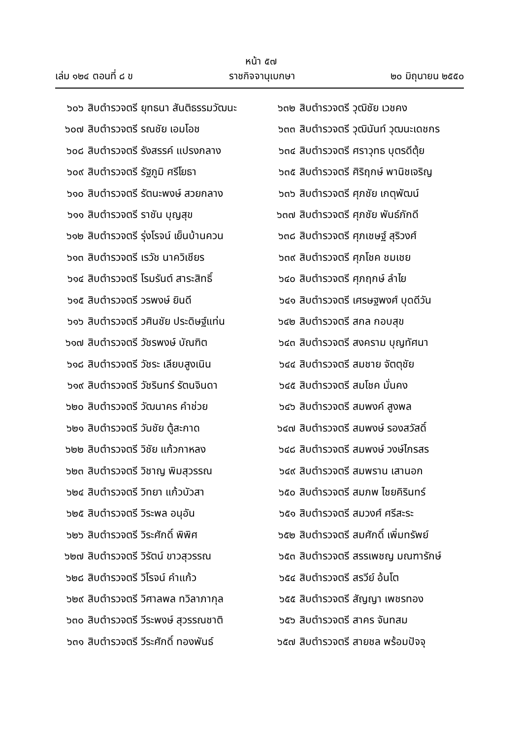หน้า ๕๗
เล่ม ๑๒๔ ตอนที่ ๘ ข ราชกิจจานุเบกษา ๒๐ มิถุนายน ๒๕๕๐
๖๐๖ สิบตำรวจตรี ยุทธนา สันติธรรมวัฒนะ
๖๐๗ สิบตำรวจตรี รณชัย เอมโอช
๖๐๘ สิบตำรวจตรี รังสรรค์ แปรงกลาง
๖๐๙ สิบตำรวจตรี รัฐภูมิ ศรีโยธา
๖๑๐ สิบตำรวจตรี รัตนะพงษ์ สวยกลาง
๖๑๑ สิบตำรวจตรี ราชัน บุญสุข
๖๑๒ สิบตำรวจตรี รุ่งโรจน์ เย็นบ้านควน
๖๑๓ สิบตำรวจตรี เรวัช นาควิเชียร
๖๑๔ สิบตำรวจตรี โรมรันต์ สาระสิทธิ์
๖๑๕ สิบตำรวจตรี วรพงษ์ ยินดี
๖๑๖ สิบตำรวจตรี วศินชัย ประดิษฐ์แท่น
๖๑๗ สิบตำรวจตรี วัชรพงษ์ บัณฑิต
๖๑๘ สิบตำรวจตรี วัชระ เลียบสูงเนิน
๖๑๙ สิบตำรวจตรี วัชรินทร์ รัตนจินดา
๖๒๐ สิบตำรวจตรี วัฒนาคร คำช่วย
๖๒๑ สิบตำรวจตรี วันชัย ตู้สะกาด
๖๒๒ สิบตำรวจตรี วิชัย แก้วกาหลง
๖๒๓ สิบตำรวจตรี วิชาญ พิมสุวรรณ
๖๒๔ สิบตำรวจตรี วิทยา แก้วบัวสา
๖๒๕ สิบตำรวจตรี วิระพล อนุอัน
๖๒๖ สิบตำรวจตรี วิระศักดิ์ พิพิศ
๖๒๗ สิบตำรวจตรี วิรัตน์ ขาวสุวรรณ
๖๒๘ สิบตำรวจตรี วิโรจน์ คำแก้ว
๖๒๙ สิบตำรวจตรี วิศาลพล ทวิลาภากุล
๖๓๐ สิบตำรวจตรี วีระพงษ์ สุวรรณชาติ
๖๓๑ สิบตำรวจตรี วีระศักดิ์ ทองพันธ์
๖๓๒ สิบตำรวจตรี วุฒิชัย เวชคง
๖๓๓ สิบตำรวจตรี วุฒินันท์ วุฒนะเดชกร
๖๓๔ สิบตำรวจตรี ศราวุทธ บุตรดีตุ้ย
๖๓๕ สิบตำรวจตรี ศิริฤกษ์ พานิชเจริญ
๖๓๖ สิบตำรวจตรี ศุภชัย เกตุพัฒน์
๖๓๗ สิบตำรวจตรี ศุภชัย พันธ์ภักดี
๖๓๘ สิบตำรวจตรี ศุภเชษฐ์ สุริวงศ์
๖๓๙ สิบตำรวจตรี ศุภโชค ชมเชย
๖๔๐ สิบตำรวจตรี ศุภฤกษ์ ลำไย
๖๔๑ สิบตำรวจตรี เศรษฐพงศ์ บุดดีวัน
๖๔๒ สิบตำรวจตรี สกล กอบสุข
๖๔๓ สิบตำรวจตรี สงคราม บุญทัศนา
๖๔๔ สิบตำรวจตรี สมชาย จัตตุชัย
๖๔๕ สิบตำรวจตรี สมโชค มั่นคง
๖๔๖ สิบตำรวจตรี สมพงค์ สูงพล
๖๔๗ สิบตำรวจตรี สมพงษ์ รองสวัสดิ์
๖๔๘ สิบตำรวจตรี สมพงษ์ วงษ์ไกรสร
๖๔๙ สิบตำรวจตรี สมพราน เสานอก
๖๕๐ สิบตำรวจตรี สมภพ ไชยคิรินทร์
๖๕๑ สิบตำรวจตรี สมวงศ์ ศรีสะระ
๖๕๒ สิบตำรวจตรี สมศักดิ์ เพิ่มทรัพย์
๖๕๓ สิบตำรวจตรี สรรเพชญ มณฑารักษ์
๖๕๔ สิบตำรวจตรี สรวีย์ อ้นโต
๖๕๕ สิบตำรวจตรี สัญญา เพชรทอง
๖๕๖ สิบตำรวจตรี สาคร จันทสม
๖๕๗ สิบตำรวจตรี สายชล พร้อมปัจจุ